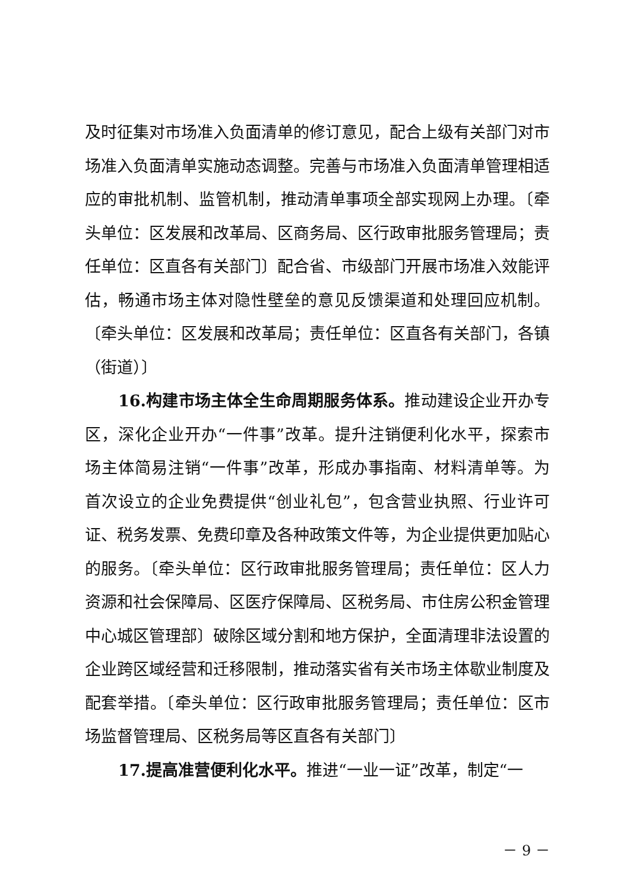及时征集对市场准入负面清单的修订意见，配合上级有关部门对市场准入负面清单实施动态调整。完善与市场准入负面清单管理相适应的审批机制、监管机制，推动清单事项全部实现网上办理。〔牵头单位：区发展和改革局、区商务局、区行政审批服务管理局；责任单位：区直各有关部门〕配合省、市级部门开展市场准入效能评估，畅通市场主体对隐性壁垒的意见反馈渠道和处理回应机制。〔牵头单位：区发展和改革局；责任单位：区直各有关部门，各镇（街道）〕
16.构建市场主体全生命周期服务体系。推动建设企业开办专区，深化企业开办“一件事”改革。提升注销便利化水平，探索市场主体简易注销“一件事”改革，形成办事指南、材料清单等。为首次设立的企业免费提供“创业礼包”，包含营业执照、行业许可证、税务发票、免费印章及各种政策文件等，为企业提供更加贴心的服务。〔牵头单位：区行政审批服务管理局；责任单位：区人力资源和社会保障局、区医疗保障局、区税务局、市住房公积金管理中心城区管理部〕破除区域分割和地方保护，全面清理非法设置的企业跨区域经营和迁移限制，推动落实省有关市场主体歇业制度及配套举措。〔牵头单位：区行政审批服务管理局；责任单位：区市场监督管理局、区税务局等区直各有关部门〕
17.提高准营便利化水平。推进“一业一证”改革，制定“一
－ 9 －